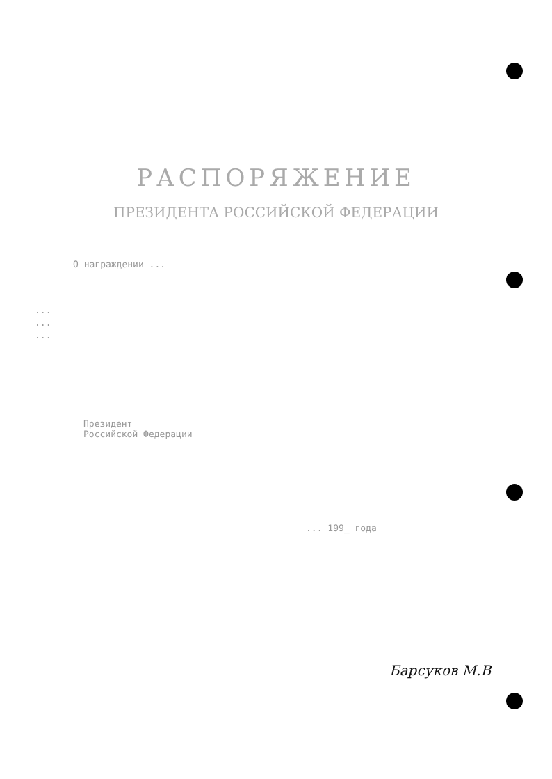РАСПОРЯЖЕНИЕ
ПРЕЗИДЕНТА РОССИЙСКОЙ ФЕДЕРАЦИИ
О награждении ...
...
...
...
Президент
Российской Федерации
... 199_ года
Барсуков М.В